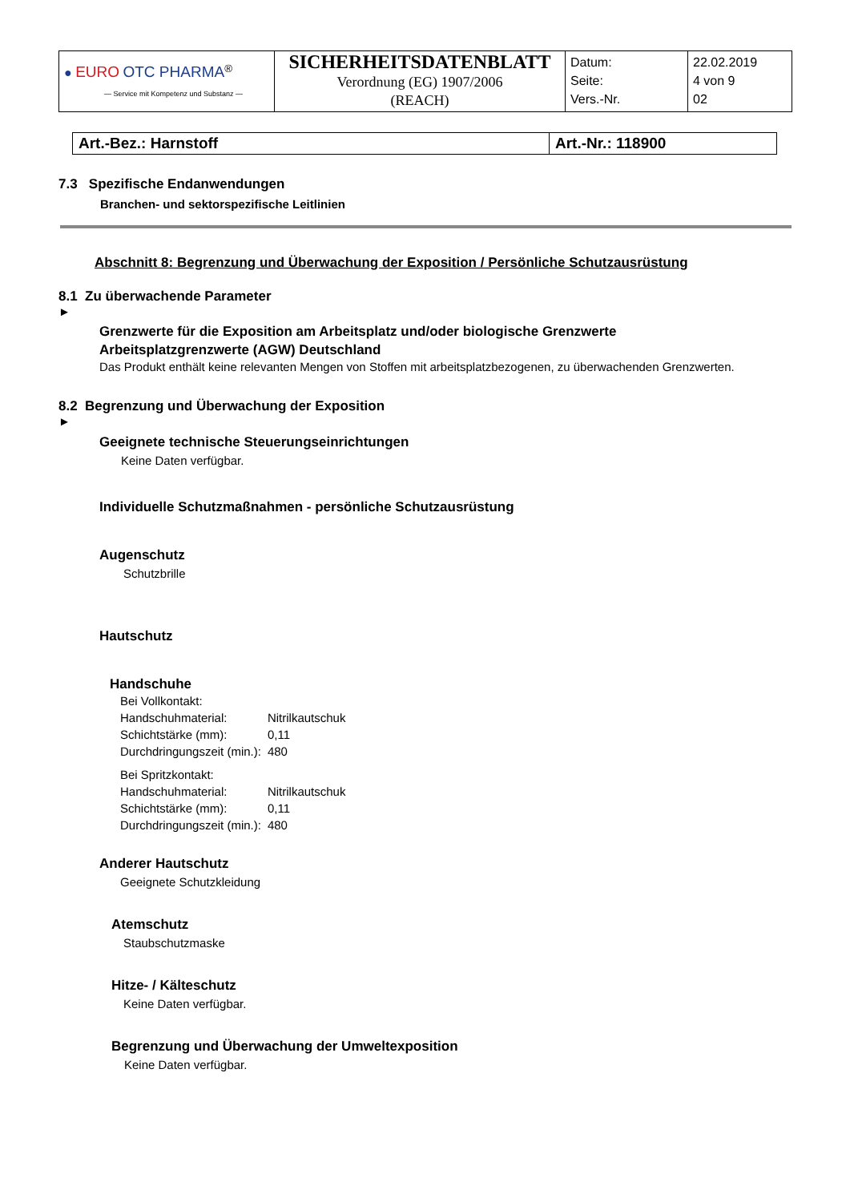| ● EURO OTC PHARMA<sup>®</sup> — Service mit Kompetenz und Substanz — | SICHERHEITSDATENBLATT Verordnung (EG) 1907/2006 (REACH) | Datum: Seite: Vers.-Nr. | 22.02.2019 4 von 9 02 |
| Art.-Bez.: Harnstoff | Art.-Nr.: 118900 |
7.3 Spezifische Endanwendungen
Branchen- und sektorspezifische Leitlinien
Abschnitt 8: Begrenzung und Überwachung der Exposition / Persönliche Schutzausrüstung
8.1 Zu überwachende Parameter
►
Grenzwerte für die Exposition am Arbeitsplatz und/oder biologische Grenzwerte
Arbeitsplatzgrenzwerte (AGW) Deutschland
Das Produkt enthält keine relevanten Mengen von Stoffen mit arbeitsplatzbezogenen, zu überwachenden Grenzwerten.
8.2 Begrenzung und Überwachung der Exposition
►
Geeignete technische Steuerungseinrichtungen
Keine Daten verfügbar.
Individuelle Schutzmaßnahmen - persönliche Schutzausrüstung
Augenschutz
Schutzbrille
Hautschutz
Handschuhe
| Bei Vollkontakt: | |
| Handschuhmaterial: | Nitrilkautschuk |
| Schichtstärke (mm): | 0,11 |
| Durchdringungszeit (min.): | 480 |
| Bei Spritzkontakt: | |
| Handschuhmaterial: | Nitrilkautschuk |
| Schichtstärke (mm): | 0,11 |
| Durchdringungszeit (min.): | 480 |
Anderer Hautschutz
Geeignete Schutzkleidung
Atemschutz
Staubschutzmaske
Hitze- / Kälteschutz
Keine Daten verfügbar.
Begrenzung und Überwachung der Umweltexposition
Keine Daten verfügbar.